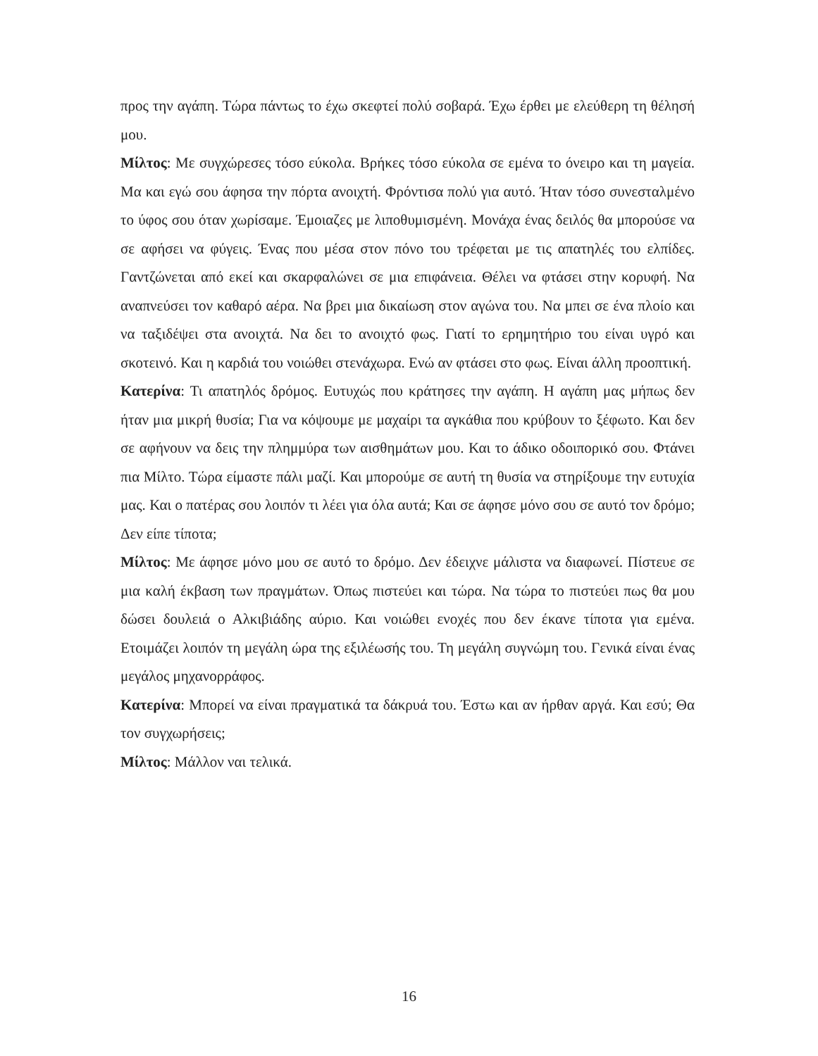προς την αγάπη. Τώρα πάντως το έχω σκεφτεί πολύ σοβαρά. Έχω έρθει με ελεύθερη τη θέλησή μου.
Μίλτος: Με συγχώρεσες τόσο εύκολα. Βρήκες τόσο εύκολα σε εμένα το όνειρο και τη μαγεία. Μα και εγώ σου άφησα την πόρτα ανοιχτή. Φρόντισα πολύ για αυτό. Ήταν τόσο συνεσταλμένο το ύφος σου όταν χωρίσαμε. Έμοιαζες με λιποθυμισμένη. Μονάχα ένας δειλός θα μπορούσε να σε αφήσει να φύγεις. Ένας που μέσα στον πόνο του τρέφεται με τις απατηλές του ελπίδες. Γαντζώνεται από εκεί και σκαρφαλώνει σε μια επιφάνεια. Θέλει να φτάσει στην κορυφή. Να αναπνεύσει τον καθαρό αέρα. Να βρει μια δικαίωση στον αγώνα του. Να μπει σε ένα πλοίο και να ταξιδέψει στα ανοιχτά. Να δει το ανοιχτό φως. Γιατί το ερημητήριο του είναι υγρό και σκοτεινό. Και η καρδιά του νοιώθει στενάχωρα. Ενώ αν φτάσει στο φως. Είναι άλλη προοπτική.
Κατερίνα: Τι απατηλός δρόμος. Ευτυχώς που κράτησες την αγάπη. Η αγάπη μας μήπως δεν ήταν μια μικρή θυσία; Για να κόψουμε με μαχαίρι τα αγκάθια που κρύβουν το ξέφωτο. Και δεν σε αφήνουν να δεις την πλημμύρα των αισθημάτων μου. Και το άδικο οδοιπορικό σου. Φτάνει πια Μίλτο. Τώρα είμαστε πάλι μαζί. Και μπορούμε σε αυτή τη θυσία να στηρίξουμε την ευτυχία μας. Και ο πατέρας σου λοιπόν τι λέει για όλα αυτά; Και σε άφησε μόνο σου σε αυτό τον δρόμο; Δεν είπε τίποτα;
Μίλτος: Με άφησε μόνο μου σε αυτό το δρόμο. Δεν έδειχνε μάλιστα να διαφωνεί. Πίστευε σε μια καλή έκβαση των πραγμάτων. Όπως πιστεύει και τώρα. Να τώρα το πιστεύει πως θα μου δώσει δουλειά ο Αλκιβιάδης αύριο. Και νοιώθει ενοχές που δεν έκανε τίποτα για εμένα. Ετοιμάζει λοιπόν τη μεγάλη ώρα της εξιλέωσής του. Τη μεγάλη συγνώμη του. Γενικά είναι ένας μεγάλος μηχανορράφος.
Κατερίνα: Μπορεί να είναι πραγματικά τα δάκρυά του. Έστω και αν ήρθαν αργά. Και εσύ; Θα τον συγχωρήσεις;
Μίλτος: Μάλλον ναι τελικά.
16